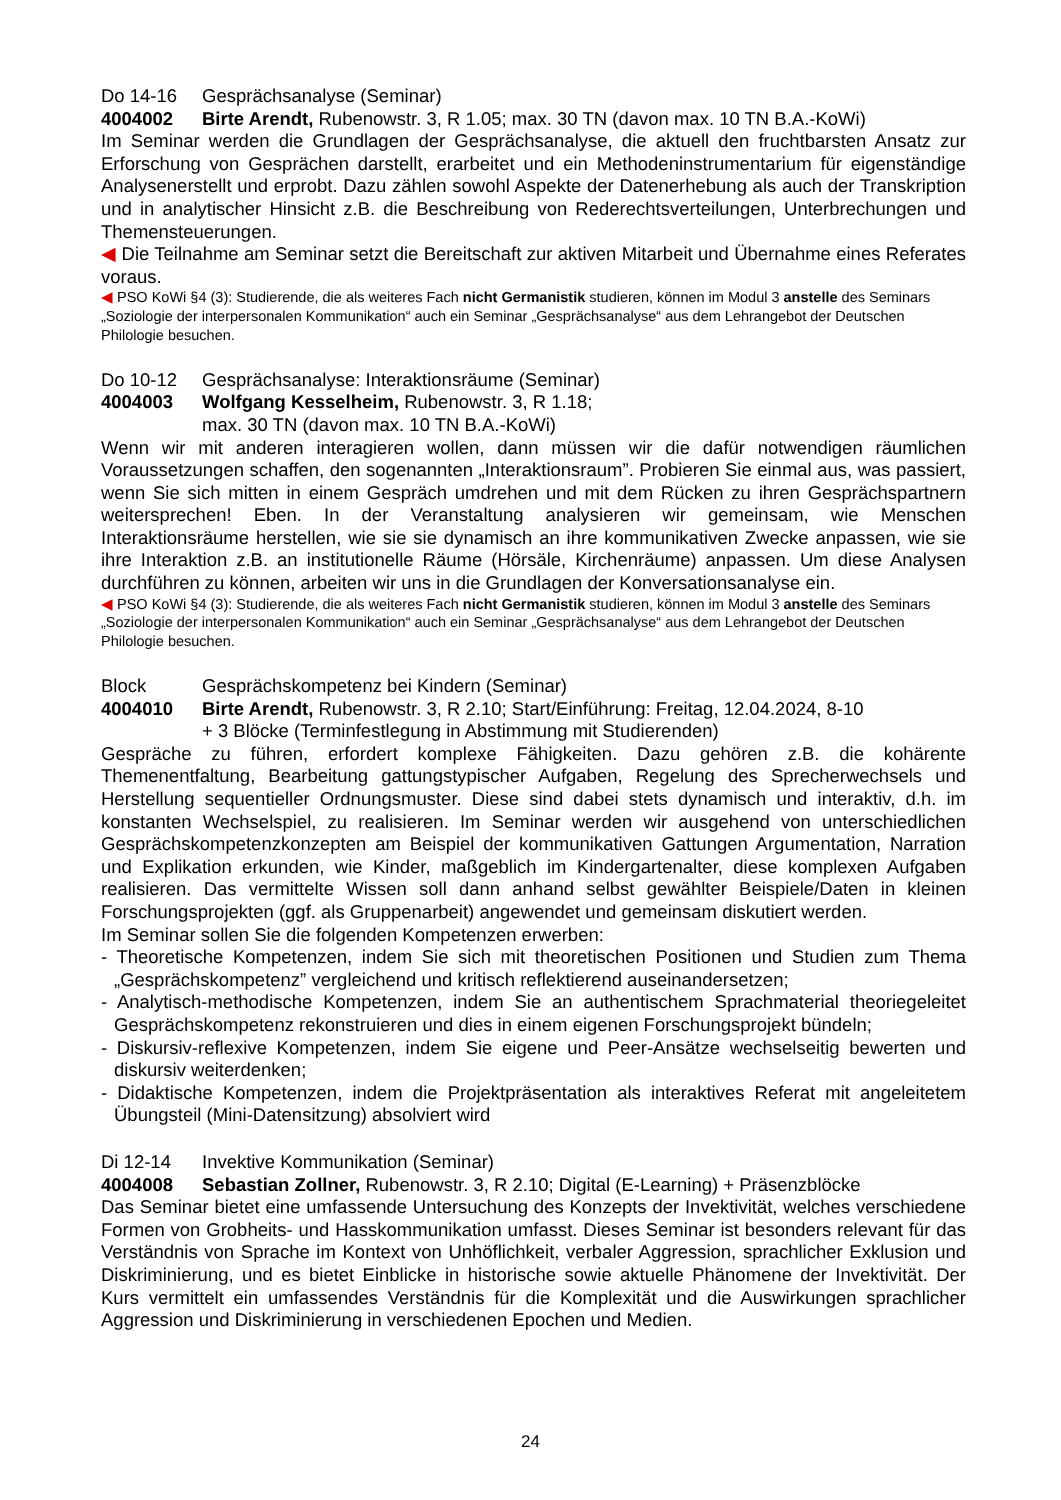Do 14-16 Gesprächsanalyse (Seminar)
4004002 Birte Arendt, Rubenowstr. 3, R 1.05; max. 30 TN (davon max. 10 TN B.A.-KoWi)
Im Seminar werden die Grundlagen der Gesprächsanalyse, die aktuell den fruchtbarsten Ansatz zur Erforschung von Gesprächen darstellt, erarbeitet und ein Methodeninstrumentarium für eigenständige Analysenerstellt und erprobt. Dazu zählen sowohl Aspekte der Datenerhebung als auch der Transkription und in analytischer Hinsicht z.B. die Beschreibung von Rederechtsverteilungen, Unterbrechungen und Themensteuerungen.
◀ Die Teilnahme am Seminar setzt die Bereitschaft zur aktiven Mitarbeit und Übernahme eines Referates voraus.
◀ PSO KoWi §4 (3): Studierende, die als weiteres Fach nicht Germanistik studieren, können im Modul 3 anstelle des Seminars „Soziologie der interpersonalen Kommunikation“ auch ein Seminar „Gesprächsanalyse“ aus dem Lehrangebot der Deutschen Philologie besuchen.
Do 10-12 Gesprächsanalyse: Interaktionsräume (Seminar)
4004003 Wolfgang Kesselheim, Rubenowstr. 3, R 1.18;
max. 30 TN (davon max. 10 TN B.A.-KoWi)
Wenn wir mit anderen interagieren wollen, dann müssen wir die dafür notwendigen räumlichen Voraussetzungen schaffen, den sogenannten „Interaktionsraum”. Probieren Sie einmal aus, was passiert, wenn Sie sich mitten in einem Gespräch umdrehen und mit dem Rücken zu ihren Gesprächspartnern weitersprechen! Eben. In der Veranstaltung analysieren wir gemeinsam, wie Menschen Interaktionsräume herstellen, wie sie sie dynamisch an ihre kommunikativen Zwecke anpassen, wie sie ihre Interaktion z.B. an institutionelle Räume (Hörsäle, Kirchenräume) anpassen. Um diese Analysen durchführen zu können, arbeiten wir uns in die Grundlagen der Konversationsanalyse ein.
◀ PSO KoWi §4 (3): Studierende, die als weiteres Fach nicht Germanistik studieren, können im Modul 3 anstelle des Seminars „Soziologie der interpersonalen Kommunikation“ auch ein Seminar „Gesprächsanalyse“ aus dem Lehrangebot der Deutschen Philologie besuchen.
Block Gesprächskompetenz bei Kindern (Seminar)
4004010 Birte Arendt, Rubenowstr. 3, R 2.10; Start/Einführung: Freitag, 12.04.2024, 8-10
+ 3 Blöcke (Terminfestlegung in Abstimmung mit Studierenden)
Gespräche zu führen, erfordert komplexe Fähigkeiten. Dazu gehören z.B. die kohärente Themenentfaltung, Bearbeitung gattungstypischer Aufgaben, Regelung des Sprecherwechsels und Herstellung sequentieller Ordnungsmuster. Diese sind dabei stets dynamisch und interaktiv, d.h. im konstanten Wechselspiel, zu realisieren. Im Seminar werden wir ausgehend von unterschiedlichen Gesprächskompetenzkonzepten am Beispiel der kommunikativen Gattungen Argumentation, Narration und Explikation erkunden, wie Kinder, maßgeblich im Kindergartenalter, diese komplexen Aufgaben realisieren. Das vermittelte Wissen soll dann anhand selbst gewählter Beispiele/Daten in kleinen Forschungsprojekten (ggf. als Gruppenarbeit) angewendet und gemeinsam diskutiert werden.
Im Seminar sollen Sie die folgenden Kompetenzen erwerben:
- Theoretische Kompetenzen, indem Sie sich mit theoretischen Positionen und Studien zum Thema „Gesprächskompetenz” vergleichend und kritisch reflektierend auseinandersetzen;
- Analytisch-methodische Kompetenzen, indem Sie an authentischem Sprachmaterial theoriegeleitet Gesprächskompetenz rekonstruieren und dies in einem eigenen Forschungsprojekt bündeln;
- Diskursiv-reflexive Kompetenzen, indem Sie eigene und Peer-Ansätze wechselseitig bewerten und diskursiv weiterdenken;
- Didaktische Kompetenzen, indem die Projektpräsentation als interaktives Referat mit angeleitetem Übungsteil (Mini-Datensitzung) absolviert wird
Di 12-14 Invektive Kommunikation (Seminar)
4004008 Sebastian Zollner, Rubenowstr. 3, R 2.10; Digital (E-Learning) + Präsenzblöcke
Das Seminar bietet eine umfassende Untersuchung des Konzepts der Invektivität, welches verschiedene Formen von Grobheits- und Hasskommunikation umfasst. Dieses Seminar ist besonders relevant für das Verständnis von Sprache im Kontext von Unhöflichkeit, verbaler Aggression, sprachlicher Exklusion und Diskriminierung, und es bietet Einblicke in historische sowie aktuelle Phänomene der Invektivität. Der Kurs vermittelt ein umfassendes Verständnis für die Komplexität und die Auswirkungen sprachlicher Aggression und Diskriminierung in verschiedenen Epochen und Medien.
24